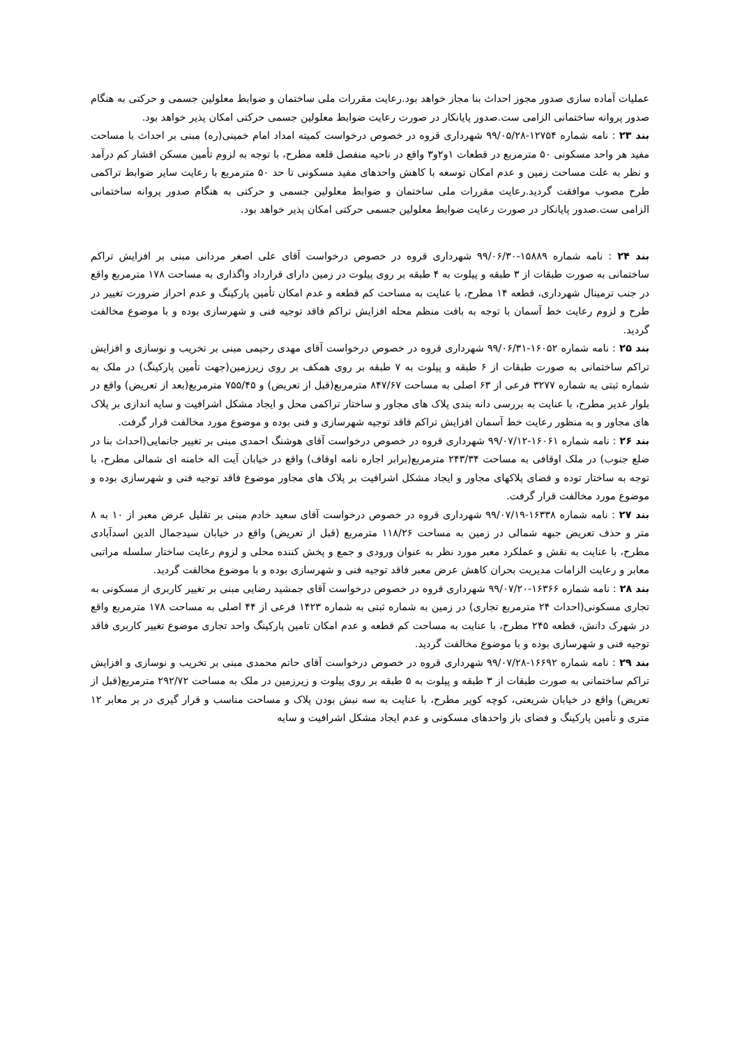عملیات آماده سازی صدور مجوز احداث بنا مجاز خواهد بود.رعایت مقررات ملی ساختمان و ضوابط معلولین جسمی و حرکتی به هنگام صدور پروانه ساختمانی الزامی ست.صدور پایانکار در صورت رعایت ضوابط معلولین جسمی حرکتی امکان پذیر خواهد بود.
بند ۲۳ : نامه شماره ۱۲۷۵۴-۹۹/۰۵/۲۸ شهرداری قروه در خصوص درخواست کمیته امداد امام خمینی(ره) مبنی بر احداث با مساحت مفید هر واحد مسکونی ۵۰ مترمربع در قطعات ۱و۲و۳ واقع در ناحیه منفصل قلعه مطرح، با توجه به لزوم تأمین مسکن اقشار کم درآمد و نظر به علت مساحت زمین و عدم امکان توسعه با کاهش واحدهای مفید مسکونی تا حد ۵۰ مترمربع با رعایت سایر ضوابط تراکمی طرح مصوب موافقت گردید.رعایت مقررات ملی ساختمان و ضوابط معلولین جسمی و حرکتی به هنگام صدور پروانه ساختمانی الزامی ست.صدور پایانکار در صورت رعایت ضوابط معلولین جسمی حرکتی امکان پذیر خواهد بود.
بند ۲۴ : نامه شماره ۱۵۸۸۹-۹۹/۰۶/۳۰ شهرداری قروه در خصوص درخواست آقای علی اصغر مردانی مبنی بر افزایش تراکم ساختمانی به صورت طبقات از ۳ طبقه و پیلوت به ۴ طبقه بر روی پیلوت در زمین دارای قرارداد واگذاری به مساحت ۱۷۸ مترمربع واقع در جنب ترمینال شهرداری، قطعه ۱۴ مطرح، با عنایت به مساحت کم قطعه و عدم امکان تأمین پارکینگ و عدم احراز ضرورت تغییر در طرح و لزوم رعایت خط آسمان با توجه به بافت منظم محله افزایش تراکم فاقد توجیه فنی و شهرسازی بوده و با موضوع مخالفت گردید.
بند ۲۵ : نامه شماره ۱۶۰۵۲-۹۹/۰۶/۳۱ شهرداری قروه در خصوص درخواست آقای مهدی رحیمی مبنی بر تخریب و نوسازی و افزایش تراکم ساختمانی به صورت طبقات از ۶ طبقه و پیلوت به ۷ طبقه بر روی همکف بر روی زیرزمین(جهت تأمین پارکینگ) در ملک به شماره ثبتی به شماره ۳۲۷۷ فرعی از ۶۳ اصلی به مساحت ۸۴۷/۶۷ مترمربع(قبل از تعریض) و ۷۵۵/۴۵ مترمربع(بعد از تعریض) واقع در بلوار غدیر مطرح، با عنایت به بررسی دانه بندی پلاک های مجاور و ساختار تراکمی محل و ایجاد مشکل اشرافیت و سایه اندازی بر پلاک های مجاور و به منظور رعایت خط آسمان افزایش تراکم فاقد توجیه شهرسازی و فنی بوده و موضوع مورد مخالفت قرار گرفت.
بند ۲۶ : نامه شماره ۱۶۰۶۱-۹۹/۰۷/۱۲ شهرداری قروه در خصوص درخواست آقای هوشنگ احمدی مبنی بر تغییر جانمایی(احداث بنا در ضلع جنوب) در ملک اوقافی به مساحت ۲۴۳/۳۴ مترمربع(برابر اجاره نامه اوقاف) واقع در خیابان آیت اله خامنه ای شمالی مطرح، با توجه به ساختار توده و فضای پلاکهای مجاور و ایجاد مشکل اشرافیت بر پلاک های مجاور موضوع فاقد توجیه فنی و شهرسازی بوده و موضوع مورد مخالفت قرار گرفت.
بند ۲۷ : نامه شماره ۱۶۳۳۸-۹۹/۰۷/۱۹ شهرداری قروه در خصوص درخواست آقای سعید خادم مبنی بر تقلیل عرض معبر از ۱۰ به ۸ متر و حذف تعریض جبهه شمالی در زمین به مساحت ۱۱۸/۲۶ مترمربع (قبل از تعریض) واقع در خیابان سیدجمال الدین اسدآبادی مطرح، با عنایت به نقش و عملکرد معبر مورد نظر به عنوان ورودی و جمع و پخش کننده محلی و لزوم رعایت ساختار سلسله مراتبی معابر و رعایت الزامات مدیریت بحران کاهش عرض معبر فاقد توجیه فنی و شهرسازی بوده و با موضوع مخالفت گردید.
بند ۲۸ : نامه شماره ۱۶۳۶۶-۹۹/۰۷/۲۰ شهرداری قروه در خصوص درخواست آقای جمشید رضایی مبنی بر تغییر کاربری از مسکونی به تجاری مسکونی(احداث ۲۴ مترمربع تجاری) در زمین به شماره ثبتی به شماره ۱۴۲۳ فرعی از ۴۴ اصلی به مساحت ۱۷۸ مترمربع واقع در شهرک دانش، قطعه ۲۴۵ مطرح، با عنایت به مساحت کم قطعه و عدم امکان تامین پارکینگ واحد تجاری موضوع تغییر کاربری فاقد توجیه فنی و شهرسازی بوده و با موضوع مخالفت گردید.
بند ۲۹ : نامه شماره ۱۶۶۹۲-۹۹/۰۷/۲۸ شهرداری قروه در خصوص درخواست آقای حاتم محمدی مبنی بر تخریب و نوسازی و افزایش تراکم ساختمانی به صورت طبقات از ۳ طبقه و پیلوت به ۵ طبقه بر روی پیلوت و زیرزمین در ملک به مساحت ۲۹۲/۷۲ مترمربع(قبل از تعریض) واقع در خیابان شریعتی، کوچه کویر مطرح، با عنایت به سه نبش بودن پلاک و مساحت مناسب و قرار گیری در بر معابر ۱۲ متری و تأمین پارکینگ و فضای باز واحدهای مسکونی و عدم ایجاد مشکل اشرافیت و سایه